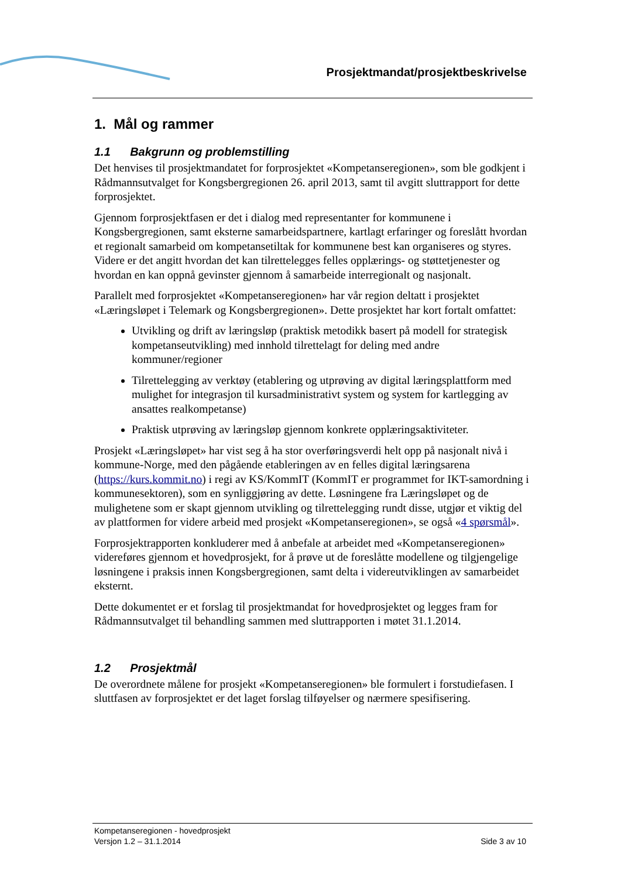Prosjektmandat/prosjektbeskrivelse
1. Mål og rammer
1.1 Bakgrunn og problemstilling
Det henvises til prosjektmandatet for forprosjektet «Kompetanseregionen», som ble godkjent i Rådmannsutvalget for Kongsbergregionen 26. april 2013, samt til avgitt sluttrapport for dette forprosjektet.
Gjennom forprosjektfasen er det i dialog med representanter for kommunene i Kongsbergregionen, samt eksterne samarbeidspartnere, kartlagt erfaringer og foreslått hvordan et regionalt samarbeid om kompetansetiltak for kommunene best kan organiseres og styres. Videre er det angitt hvordan det kan tilrettelegges felles opplærings- og støttetjenester og hvordan en kan oppnå gevinster gjennom å samarbeide interregionalt og nasjonalt.
Parallelt med forprosjektet «Kompetanseregionen» har vår region deltatt i prosjektet «Læringsløpet i Telemark og Kongsbergregionen». Dette prosjektet har kort fortalt omfattet:
Utvikling og drift av læringsløp (praktisk metodikk basert på modell for strategisk kompetanseutvikling) med innhold tilrettelagt for deling med andre kommuner/regioner
Tilrettelegging av verktøy (etablering og utprøving av digital læringsplattform med mulighet for integrasjon til kursadministrativt system og system for kartlegging av ansattes realkompetanse)
Praktisk utprøving av læringsløp gjennom konkrete opplæringsaktiviteter.
Prosjekt «Læringsløpet» har vist seg å ha stor overføringsverdi helt opp på nasjonalt nivå i kommune-Norge, med den pågående etableringen av en felles digital læringsarena (https://kurs.kommit.no) i regi av KS/KommIT (KommIT er programmet for IKT-samordning i kommunesektoren), som en synliggjøring av dette. Løsningene fra Læringsløpet og de mulighetene som er skapt gjennom utvikling og tilrettelegging rundt disse, utgjør et viktig del av plattformen for videre arbeid med prosjekt «Kompetanseregionen», se også «4 spørsmål».
Forprosjektrapporten konkluderer med å anbefale at arbeidet med «Kompetanseregionen» videreføres gjennom et hovedprosjekt, for å prøve ut de foreslåtte modellene og tilgjengelige løsningene i praksis innen Kongsbergregionen, samt delta i videreutviklingen av samarbeidet eksternt.
Dette dokumentet er et forslag til prosjektmandat for hovedprosjektet og legges fram for Rådmannsutvalget til behandling sammen med sluttrapporten i møtet 31.1.2014.
1.2 Prosjektmål
De overordnete målene for prosjekt «Kompetanseregionen» ble formulert i forstudiefasen. I sluttfasen av forprosjektet er det laget forslag tilføyelser og nærmere spesifisering.
Kompetanseregionen - hovedprosjekt
Versjon 1.2 – 31.1.2014 Side 3 av 10